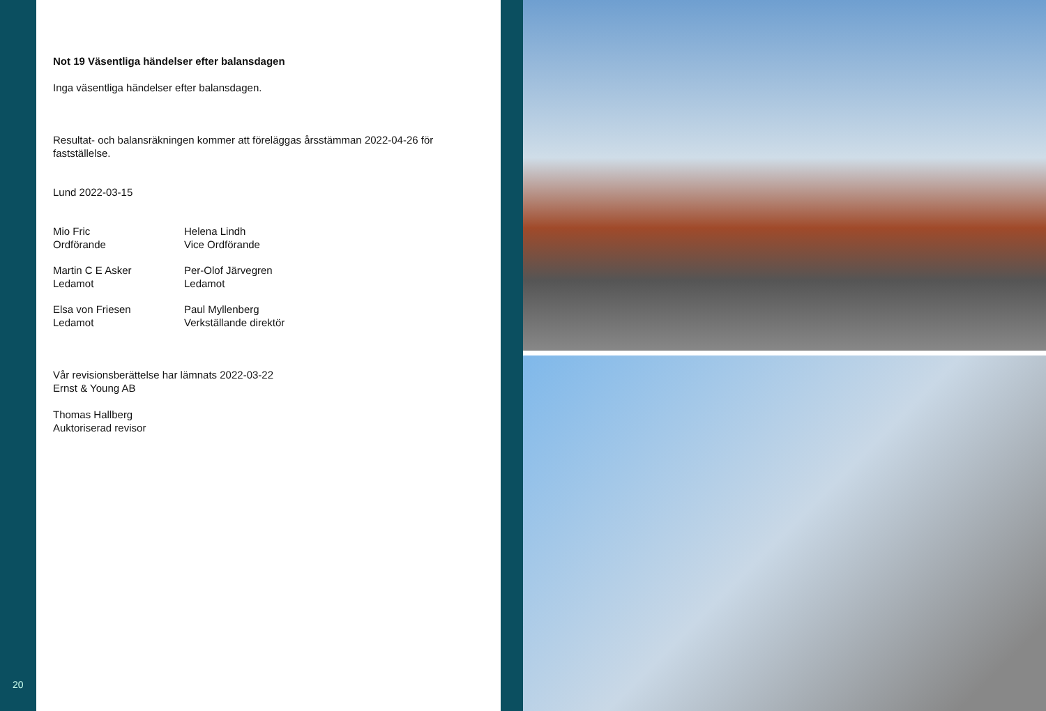20
Not 19 Väsentliga händelser efter balansdagen
Inga väsentliga händelser efter balansdagen.
Resultat- och balansräkningen kommer att föreläggas årsstämman 2022-04-26 för fastställelse.
Lund 2022-03-15
Mio Fric
Ordförande
Helena Lindh
Vice Ordförande
Martin C E Asker
Ledamot
Per-Olof Järvegren
Ledamot
Elsa von Friesen
Ledamot
Paul Myllenberg
Verkställande direktör
Vår revisionsberättelse har lämnats 2022-03-22
Ernst & Young AB
Thomas Hallberg
Auktoriserad revisor